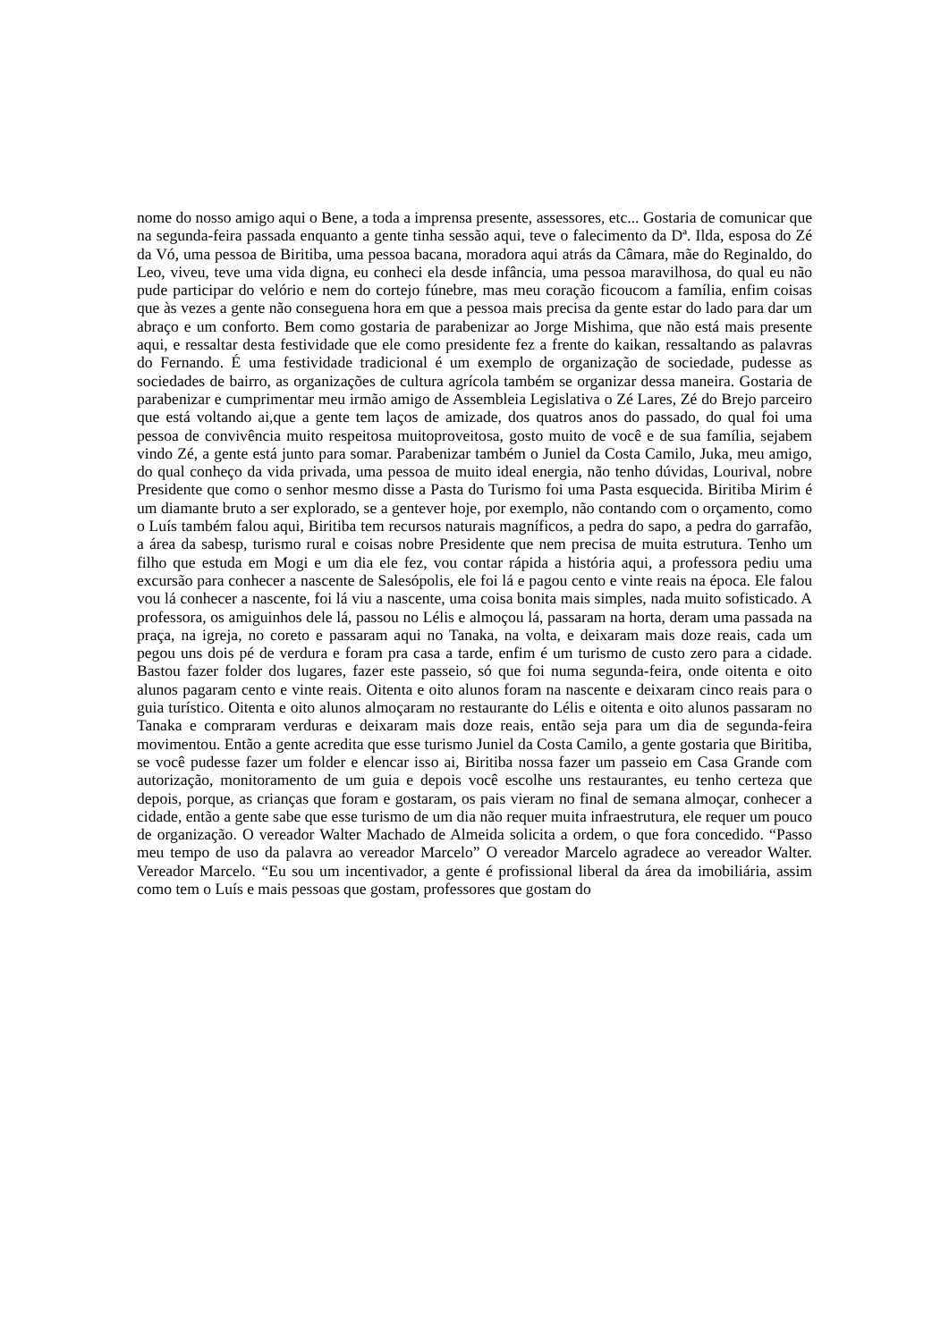nome do nosso amigo aqui o Bene, a toda a imprensa presente, assessores, etc... Gostaria de comunicar que na segunda-feira passada enquanto a gente tinha sessão aqui, teve o falecimento da Dª. Ilda, esposa do Zé da Vó, uma pessoa de Biritiba, uma pessoa bacana, moradora aqui atrás da Câmara, mãe do Reginaldo, do Leo, viveu, teve uma vida digna, eu conheci ela desde infância, uma pessoa maravilhosa, do qual eu não pude participar do velório e nem do cortejo fúnebre, mas meu coração ficoucom a família, enfim coisas que às vezes a gente não conseguena hora em que a pessoa mais precisa da gente estar do lado para dar um abraço e um conforto. Bem como gostaria de parabenizar ao Jorge Mishima, que não está mais presente aqui, e ressaltar desta festividade que ele como presidente fez a frente do kaikan, ressaltando as palavras do Fernando. É uma festividade tradicional é um exemplo de organização de sociedade, pudesse as sociedades de bairro, as organizações de cultura agrícola também se organizar dessa maneira. Gostaria de parabenizar e cumprimentar meu irmão amigo de Assembleia Legislativa o Zé Lares, Zé do Brejo parceiro que está voltando ai,que a gente tem laços de amizade, dos quatros anos do passado, do qual foi uma pessoa de convivência muito respeitosa muitoproveitosa, gosto muito de você e de sua família, sejabem vindo Zé, a gente está junto para somar. Parabenizar também o Juniel da Costa Camilo, Juka, meu amigo, do qual conheço da vida privada, uma pessoa de muito ideal energia, não tenho dúvidas, Lourival, nobre Presidente que como o senhor mesmo disse a Pasta do Turismo foi uma Pasta esquecida. Biritiba Mirim é um diamante bruto a ser explorado, se a gentever hoje, por exemplo, não contando com o orçamento, como o Luís também falou aqui, Biritiba tem recursos naturais magníficos, a pedra do sapo, a pedra do garrafão, a área da sabesp, turismo rural e coisas nobre Presidente que nem precisa de muita estrutura. Tenho um filho que estuda em Mogi e um dia ele fez, vou contar rápida a história aqui, a professora pediu uma excursão para conhecer a nascente de Salesópolis, ele foi lá e pagou cento e vinte reais na época. Ele falou vou lá conhecer a nascente, foi lá viu a nascente, uma coisa bonita mais simples, nada muito sofisticado. A professora, os amiguinhos dele lá, passou no Lélis e almoçou lá, passaram na horta, deram uma passada na praça, na igreja, no coreto e passaram aqui no Tanaka, na volta, e deixaram mais doze reais, cada um pegou uns dois pé de verdura e foram pra casa a tarde, enfim é um turismo de custo zero para a cidade. Bastou fazer folder dos lugares, fazer este passeio, só que foi numa segunda-feira, onde oitenta e oito alunos pagaram cento e vinte reais. Oitenta e oito alunos foram na nascente e deixaram cinco reais para o guia turístico. Oitenta e oito alunos almoçaram no restaurante do Lélis e oitenta e oito alunos passaram no Tanaka e compraram verduras e deixaram mais doze reais, então seja para um dia de segunda-feira movimentou. Então a gente acredita que esse turismo Juniel da Costa Camilo, a gente gostaria que Biritiba, se você pudesse fazer um folder e elencar isso ai, Biritiba nossa fazer um passeio em Casa Grande com autorização, monitoramento de um guia e depois você escolhe uns restaurantes, eu tenho certeza que depois, porque, as crianças que foram e gostaram, os pais vieram no final de semana almoçar, conhecer a cidade, então a gente sabe que esse turismo de um dia não requer muita infraestrutura, ele requer um pouco de organização. O vereador Walter Machado de Almeida solicita a ordem, o que fora concedido. “Passo meu tempo de uso da palavra ao vereador Marcelo” O vereador Marcelo agradece ao vereador Walter. Vereador Marcelo. “Eu sou um incentivador, a gente é profissional liberal da área da imobiliária, assim como tem o Luís e mais pessoas que gostam, professores que gostam do